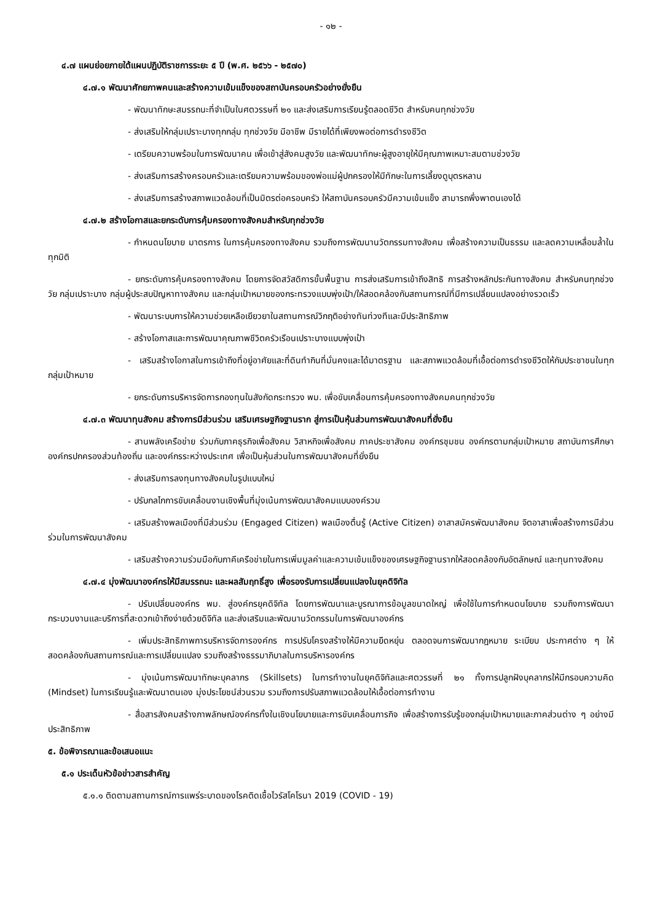- ๑๒ -
๔.๗ แผนย่อยภายใต้แผนปฏิบัติราชการระยะ ๕ ปี (พ.ศ. ๒๕๖๖ - ๒๕๗๐)
๔.๗.๑ พัฒนาศักยภาพคนและสร้างความเข้มแข็งของสถาบันครอบครัวอย่างยั่งยืน
- พัฒนาทักษะสมรรถนะที่จำเป็นในศตวรรษที่ ๒๑ และส่งเสริมการเรียนรู้ตลอดชีวิต สำหรับคนทุกช่วงวัย
- ส่งเสริมให้กลุ่มเปราะบางทุกกลุ่ม ทุกช่วงวัย มีอาชีพ มีรายได้ที่เพียงพอต่อการดำรงชีวิต
- เตรียมความพร้อมในการพัฒนาคน เพื่อเข้าสู่สังคมสูงวัย และพัฒนาทักษะผู้สูงอายุให้มีคุณภาพเหมาะสมตามช่วงวัย
- ส่งเสริมการสร้างครอบครัวและเตรียมความพร้อมของพ่อแม่ผู้ปกครองให้มีทักษะในการเลี้ยงดูบุตรหลาน
- ส่งเสริมการสร้างสภาพแวดล้อมที่เป็นมิตรต่อครอบครัว ให้สถาบันครอบครัวมีความเข้มแข็ง สามารถพึ่งพาตนเองได้
๔.๗.๒ สร้างโอกาสและยกระดับการคุ้มครองทางสังคมสำหรับทุกช่วงวัย
- กำหนดนโยบาย มาตรการ ในการคุ้มครองทางสังคม รวมถึงการพัฒนานวัตกรรมทางสังคม เพื่อสร้างความเป็นธรรม และลดความเหลื่อมล้ำในทุกมิติ
- ยกระดับการคุ้มครองทางสังคม โดยการจัดสวัสดิการขั้นพื้นฐาน การส่งเสริมการเข้าถึงสิทธิ การสร้างหลักประกันทางสังคม สำหรับคนทุกช่วงวัย กลุ่มเปราะบาง กลุ่มผู้ประสบปัญหาทางสังคม และกลุ่มเป้าหมายของกระทรวงแบบพุ่งเป้า/ให้สอดคล้องกับสถานการณ์ที่มีการเปลี่ยนแปลงอย่างรวดเร็ว
- พัฒนาระบบการให้ความช่วยเหลือเยียวยาในสถานการณ์วิกฤติอย่างทันท่วงทีและมีประสิทธิภาพ
- สร้างโอกาสและการพัฒนาคุณภาพชีวิตครัวเรือนเปราะบางแบบพุ่งเป้า
- เสริมสร้างโอกาสในการเข้าถึงที่อยู่อาศัยและที่ดินทำกินที่มั่นคงและได้มาตรฐาน และสภาพแวดล้อมที่เอื้อต่อการดำรงชีวิตให้กับประชาชนในทุกกลุ่มเป้าหมาย
- ยกระดับการบริหารจัดการกองทุนในสังกัดกระทรวง พม. เพื่อขับเคลื่อนการคุ้มครองทางสังคมคนทุกช่วงวัย
๔.๗.๓ พัฒนาทุนสังคม สร้างการมีส่วนร่วม เสริมเศรษฐกิจฐานราก สู่การเป็นหุ้นส่วนการพัฒนาสังคมที่ยั่งยืน
- สานพลังเครือข่าย ร่วมกับภาคธุรกิจเพื่อสังคม วิสาหกิจเพื่อสังคม ภาคประชาสังคม องค์กรชุมชน องค์กรตามกลุ่มเป้าหมาย สถาบันการศึกษา องค์กรปกครองส่วนท้องถิ่น และองค์กรระหว่างประเทศ เพื่อเป็นหุ้นส่วนในการพัฒนาสังคมที่ยั่งยืน
- ส่งเสริมการลงทุนทางสังคมในรูปแบบใหม่
- ปรับกลไกการขับเคลื่อนงานเชิงพื้นที่มุ่งเน้นการพัฒนาสังคมแบบองค์รวม
- เสริมสร้างพลเมืองที่มีส่วนร่วม (Engaged Citizen) พลเมืองตื่นรู้ (Active Citizen) อาสาสมัครพัฒนาสังคม จิตอาสาเพื่อสร้างการมีส่วนร่วมในการพัฒนาสังคม
- เสริมสร้างความร่วมมือกับภาคีเครือข่ายในการเพิ่มมูลค่าและความเข้มแข็งของเศรษฐกิจฐานรากให้สอดคล้องกับอัตลักษณ์ และทุนทางสังคม
๔.๗.๔ มุ่งพัฒนาองค์กรให้มีสมรรถนะ และผลสัมฤทธิ์สูง เพื่อรองรับการเปลี่ยนแปลงในยุคดิจิทัล
- ปรับเปลี่ยนองค์กร พม. สู่องค์กรยุคดิจิทัล โดยการพัฒนาและบูรณาการข้อมูลขนาดใหญ่ เพื่อใช้ในการกำหนดนโยบาย รวมถึงการพัฒนากระบวนงานและบริการที่สะดวกเข้าถึงง่ายด้วยดิจิทัล และส่งเสริมและพัฒนานวัตกรรมในการพัฒนาองค์กร
- เพิ่มประสิทธิภาพการบริหารจัดการองค์กร การปรับโครงสร้างให้มีความยืดหยุ่น ตลอดจนการพัฒนากฎหมาย ระเบียบ ประกาศต่าง ๆ ให้สอดคล้องกับสถานการณ์และการเปลี่ยนแปลง รวมถึงสร้างธรรมาภิบาลในการบริหารองค์กร
- มุ่งเน้นการพัฒนาทักษะบุคลากร (Skillsets) ในการทำงานในยุคดิจิทัลและศตวรรษที่ ๒๑ ทั้งการปลูกฝังบุคลากรให้มีกรอบความคิด (Mindset) ในการเรียนรู้และพัฒนาตนเอง มุ่งประโยชน์ส่วนรวม รวมถึงการปรับสภาพแวดล้อมให้เอื้อต่อการทำงาน
- สื่อสารสังคมสร้างภาพลักษณ์องค์กรทั้งในเชิงนโยบายและการขับเคลื่อนภารกิจ เพื่อสร้างการรับรู้ของกลุ่มเป้าหมายและภาคส่วนต่าง ๆ อย่างมีประสิทธิภาพ
๕. ข้อพิจารณาและข้อเสนอแนะ
๕.๑ ประเด็นหัวข้อข่าวสารสำคัญ
๕.๑.๑ ติดตามสถานการณ์การแพร่ระบาดของโรคติดเชื้อไวรัสโคโรนา 2019 (COVID - 19)